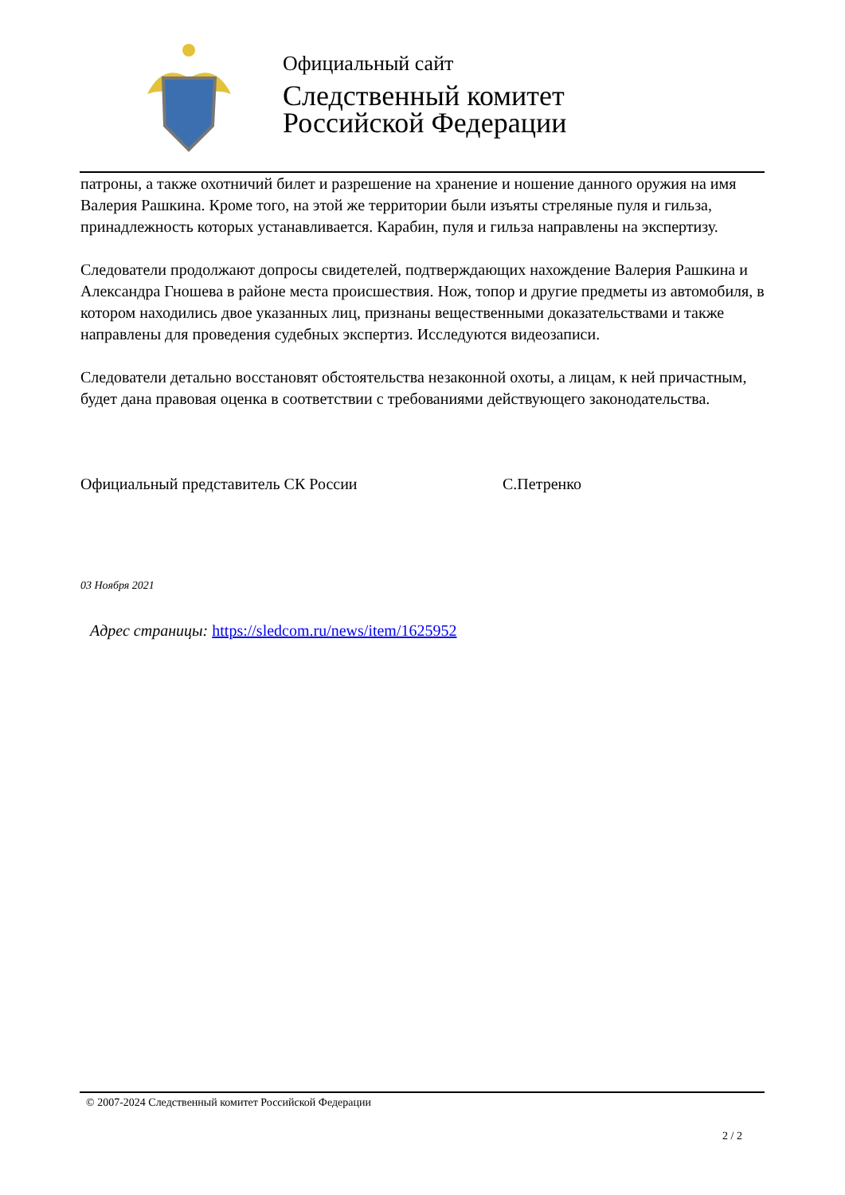Официальный сайт
Следственный комитет
Российской Федерации
патроны, а также охотничий билет и разрешение на хранение и ношение данного оружия на имя Валерия Рашкина. Кроме того, на этой же территории были изъяты стреляные пуля и гильза, принадлежность которых устанавливается. Карабин, пуля и гильза направлены на экспертизу.
Следователи продолжают допросы свидетелей, подтверждающих нахождение Валерия Рашкина и Александра Гношева в районе места происшествия. Нож, топор и другие предметы из автомобиля, в котором находились двое указанных лиц, признаны вещественными доказательствами и также направлены для проведения судебных экспертиз. Исследуются видеозаписи.
Следователи детально восстановят обстоятельства незаконной охоты, а лицам, к ней причастным, будет дана правовая оценка в соответствии с требованиями действующего законодательства.
Официальный представитель СК России С.Петренко
03 Ноября 2021
Адрес страницы: https://sledcom.ru/news/item/1625952
© 2007-2024 Следственный комитет Российской Федерации
2 / 2